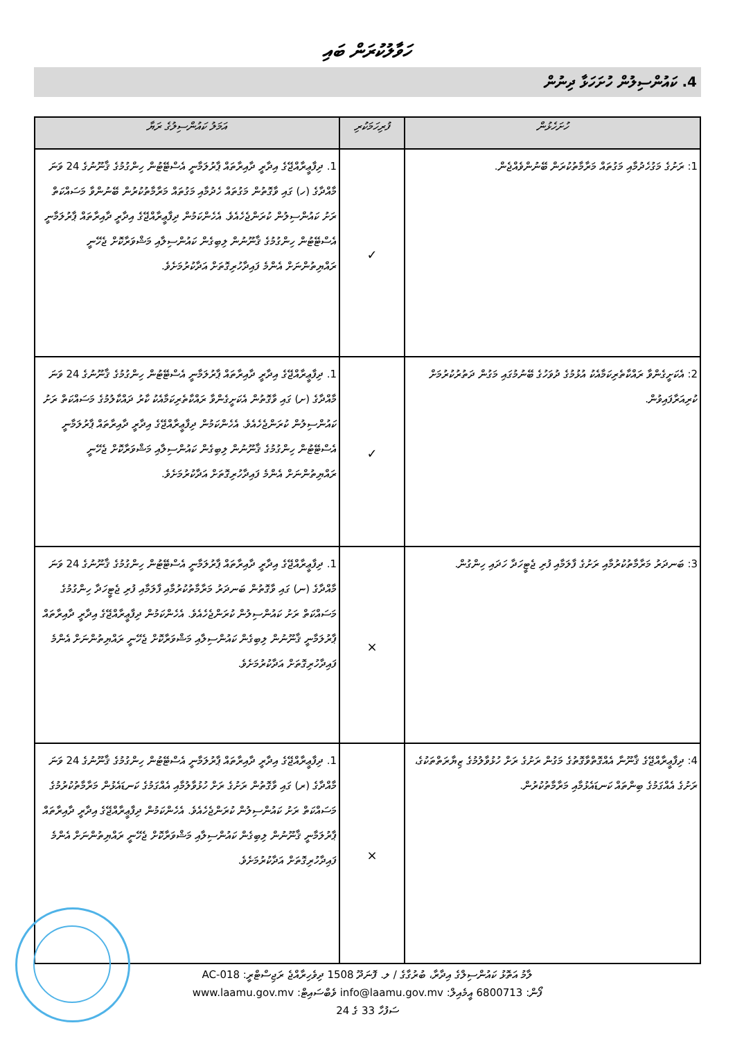ހަވާލުކުރަން ބައި
4. ކައުންސިލުން ހުށަހަޅާ ދިނުން
| ހުށަހެޅުން | ފުރިހަމަކުރި | އަމަލު ކައުންސިލުގެ ރަޔާ |
| --- | --- | --- |
| 1: ރަށުގެ މަގުހެދުމާއި މަގުތައް މަރާމާތުކުރަން ބޭނުންވެއްޖެން. | ✓ | 1. ދިފާޢީރާއްޖޭގެ އިދާރީ ދާއިރާތައް ޕާރުލަމާނީ އެސްޓޭޓުން ހިންގުމުގެ ޤާނޫނުގެ 24 ވަނަ މާއްދާގެ (ހ) ގައި ވާގޮތުން މަގުތައް ހެދުމާއި މަގުތައް މަރާމާތުކުރުން ބޭނުންވާ މަސައްކަތް ރަށު ކައުންސިލުން ކުރަންޖެހެއެވެ. އެހެންކަމުން ދިފާޢީރާއްޖޭގެ އިދާރީ ދާއިރާތައް ޕާރުލަމާނީ އެސްޓޭޓުން ހިންގުމުގެ ޤާނޫނުން ލިބިގެން ކައުންސިލާއި މަޝްވަރާކޮށް ޖެހޭނީ ރައްޔިތުންނަށް އެންމެ ފައިދާހުރިގޮތަށް އަދާކުރުމަށެވެ. |
| 2: އެކަށީގެންވާ ރައްކާތެރިކަމާއެކު އުޅުމުގެ ދުވަހުގެ ބޭނުމުގައި މަގުން ދަތުރުކުރުމަށް ކުރިއަރާފައިވުން. | ✓ | 1. ދިފާޢީރާއްޖޭގެ އިދާރީ ދާއިރާތައް ޕާރުލަމާނީ އެސްޓޭޓުން ހިންގުމުގެ ޤާނޫނުގެ 24 ވަނަ މާއްދާގެ (ށ) ގައި ވާގޮތުން އެކަށީގެންވާ ރައްކާތެރިކަމާއެކު ކާރު ދައްކާލުމުގެ މަސައްކަތް ރަށު ކައުންސިލުން ކުރަންޖެހެއެވެ. އެހެންކަމުން ދިފާޢީރާއްޖޭގެ އިދާރީ ދާއިރާތައް ޕާރުލަމާނީ އެސްޓޭޓުން ހިންގުމުގެ ޤާނޫނުން ލިބިގެން ކައުންސިލާއި މަޝްވަރާކޮށް ޖެހޭނީ ރައްޔިތުންނަށް އެންމެ ފައިދާހުރިގޮތަށް އަދާކުރުމަށެވެ. |
| 3: ބަނދަރު މަރާމާތުކުރުމާއި ރަށުގެ ފާލަމާއި ފުރި ޖެޓީހަދާ ހަދައި ހިންގުން. | × | 1. ދިފާޢީރާއްޖޭގެ އިދާރީ ދާއިރާތައް ޕާރުލަމާނީ އެސްޓޭޓުން ހިންގުމުގެ ޤާނޫނުގެ 24 ވަނަ މާއްދާގެ (ނ) ގައި ވާގޮތުން ބަނދަރު މަރާމާތުކުރުމާއި ފާލަމާއި ފުރި ޖެޓީހަދާ ހިންގުމުގެ މަސައްކަތް ރަށު ކައުންސިލުން ކުރަންޖެހެއެވެ. އެހެންކަމުން ދިފާޢީރާއްޖޭގެ އިދާރީ ދާއިރާތައް ޕާރުލަމާނީ ޤާނޫނުން ލިބިގެން ކައުންސިލާއި މަޝްވަރާކޮށް ޖެހޭނީ ރައްޔިތުންނަށް އެންމެ ފައިދާހުރިގޮތަށް އަދާކުރުމަށެވެ. |
| 4: ދިފާޢީރާއްޖޭގެ ޤާނޫނާ އެއްގޮތްވާގޮތުގެ މަގުން ރަށުގެ ރަށް ހުޅުވާލުމުގެ ޒިޔާރަތްތަކުގެ، ރަށުގެ އެއްގަމުގެ ބިންތައް ކަނޑައެޅުމާއި މަރާމާތުކުރުން. | × | 1. ދިފާޢީރާއްޖޭގެ އިދާރީ ދާއިރާތައް ޕާރުލަމާނީ އެސްޓޭޓުން ހިންގުމުގެ ޤާނޫނުގެ 24 ވަނަ މާއްދާގެ (ރ) ގައި ވާގޮތުން ރަށުގެ ރަށް ހުޅުވާލުމާއި އެއްގަމުގެ ކަނޑައެޅުން މަރާމާތުކުރުމުގެ މަސައްކަތް ރަށު ކައުންސިލުން ކުރަންޖެހެއެވެ. އެހެންކަމުން ދިފާޢީރާއްޖޭގެ އިދާރީ ދާއިރާތައް ޕާރުލަމާނީ ޤާނޫނުން ލިބިގެން ކައުންސިލާއި މަޝްވަރާކޮށް ޖެހޭނީ ރައްޔިތުންނަށް އެންމެ ފައިދާހުރިގޮތަށް އަދާކުރުމަށެވެ. |
ލާމު އަތޮޅު ކައުންސިލްގެ އިދާރާ، ބުރުގާގެ / ލ. ފޮނަދޫ 1508 ދިވެހިރާއްޖެ ރަޖިސްޓްރީ: AC-018
ފޯން: 6800713 އީމެއިލް: info@laamu.gov.mv ވެބްސައިޓް: www.laamu.gov.mv
ސަފުހާ 33 ގެ 24